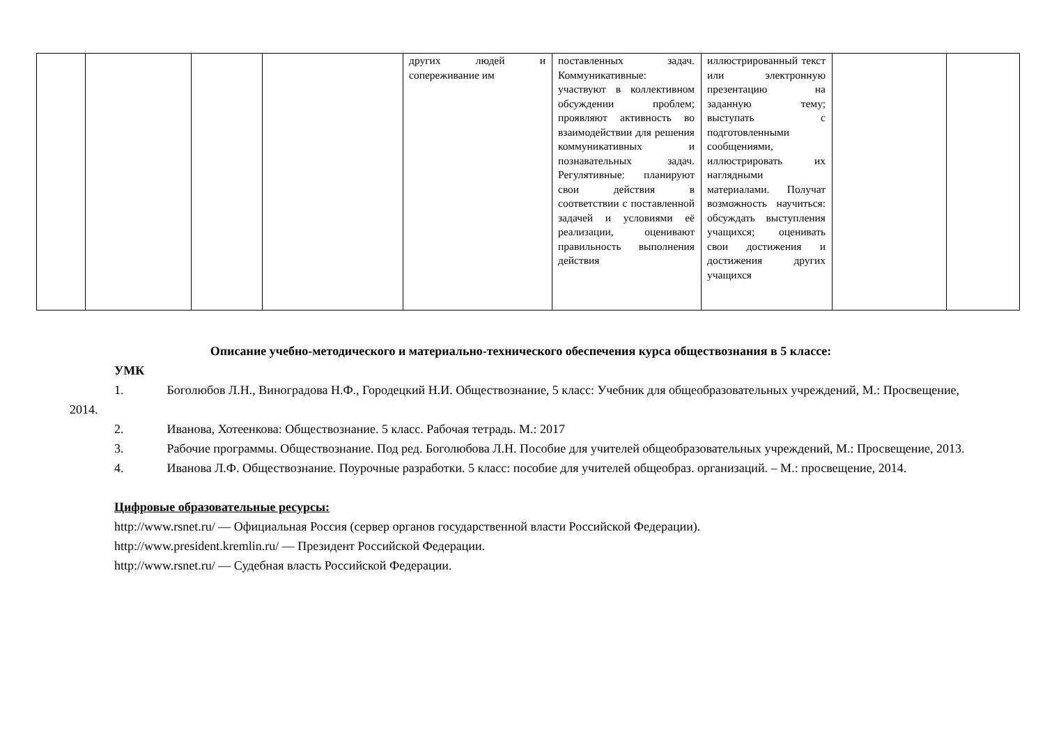| | | | | других людей и сопереживание им | поставленных задач. Коммуникативные: участвуют в коллективном обсуждении проблем; проявляют активность во взаимодействии для решения коммуникативных и познавательных задач. Регулятивные: планируют свои действия в соответствии с поставленной задачей и условиями её реализации, оценивают правильность выполнения действия | иллюстрированный текст или электронную презентацию на заданную тему; выступать с подготовленными сообщениями, иллюстрировать их наглядными материалами. Получат возможность научиться: обсуждать выступления учащихся; оценивать свои достижения и достижения других учащихся | | |
Описание учебно-методического и материально-технического обеспечения курса обществознания в 5 классе:
УМК
1. Боголюбов Л.Н., Виноградова Н.Ф., Городецкий Н.И. Обществознание, 5 класс: Учебник для общеобразовательных учреждений, М.: Просвещение, 2014.
2. Иванова, Хотеенкова: Обществознание. 5 класс. Рабочая тетрадь. М.: 2017
3. Рабочие программы. Обществознание. Под ред. Боголюбова Л.Н. Пособие для учителей общеобразовательных учреждений, М.: Просвещение, 2013.
4. Иванова Л.Ф. Обществознание. Поурочные разработки. 5 класс: пособие для учителей общеобраз. организаций. – М.: просвещение, 2014.
Цифровые образовательные ресурсы:
http://www.rsnet.ru/ — Официальная Россия (сервер органов государственной власти Российской Федерации).
http://www.president.kremlin.ru/ — Президент Российской Федерации.
http://www.rsnet.ru/ — Судебная власть Российской Федерации.